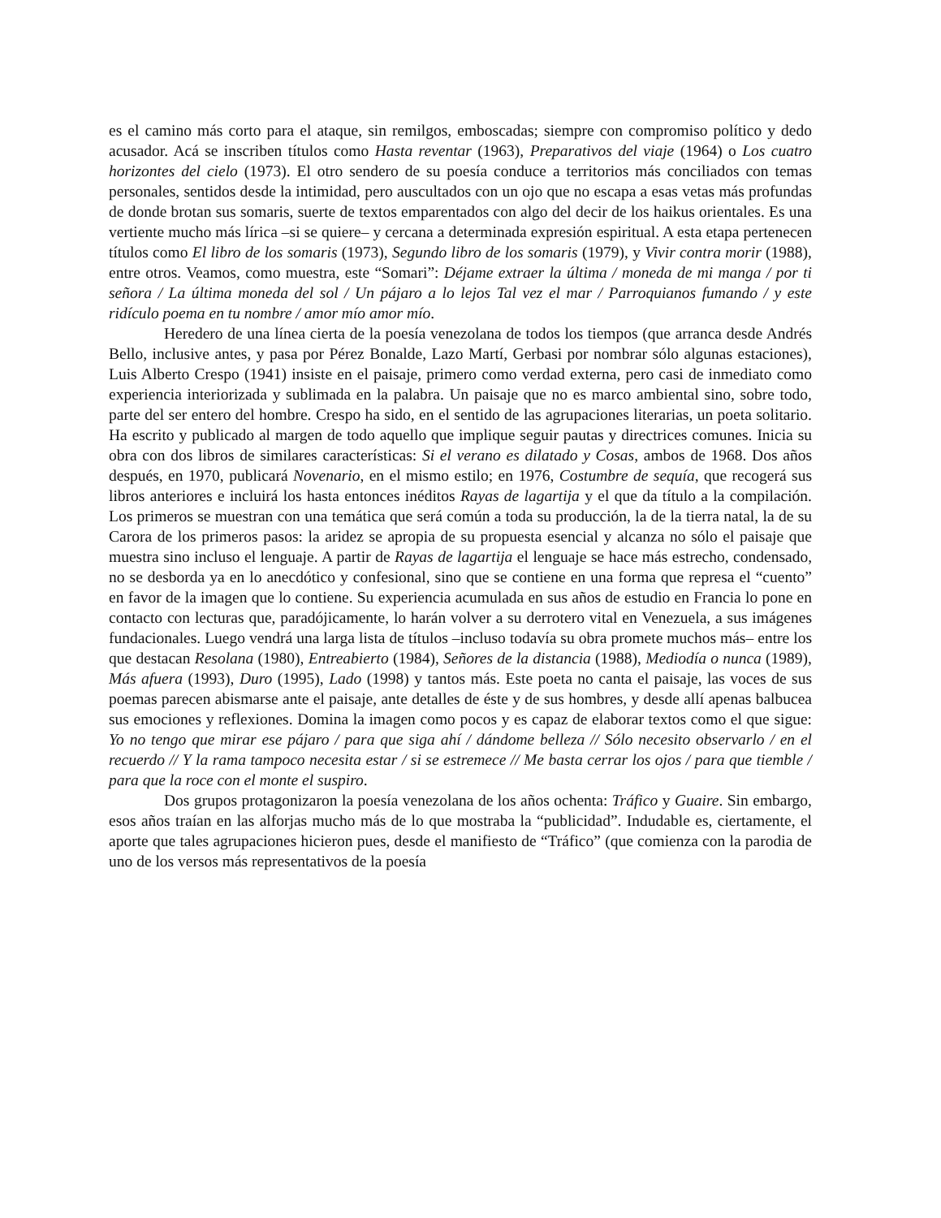es el camino más corto para el ataque, sin remilgos, emboscadas; siempre con compromiso político y dedo acusador. Acá se inscriben títulos como Hasta reventar (1963), Preparativos del viaje (1964) o Los cuatro horizontes del cielo (1973). El otro sendero de su poesía conduce a territorios más conciliados con temas personales, sentidos desde la intimidad, pero auscultados con un ojo que no escapa a esas vetas más profundas de donde brotan sus somaris, suerte de textos emparentados con algo del decir de los haikus orientales. Es una vertiente mucho más lírica –si se quiere– y cercana a determinada expresión espiritual. A esta etapa pertenecen títulos como El libro de los somaris (1973), Segundo libro de los somaris (1979), y Vivir contra morir (1988), entre otros. Veamos, como muestra, este “Somari”: Déjame extraer la última / moneda de mi manga / por ti señora / La última moneda del sol / Un pájaro a lo lejos Tal vez el mar / Parroquianos fumando / y este ridículo poema en tu nombre / amor mío amor mío.
Heredero de una línea cierta de la poesía venezolana de todos los tiempos (que arranca desde Andrés Bello, inclusive antes, y pasa por Pérez Bonalde, Lazo Martí, Gerbasi por nombrar sólo algunas estaciones), Luis Alberto Crespo (1941) insiste en el paisaje, primero como verdad externa, pero casi de inmediato como experiencia interiorizada y sublimada en la palabra. Un paisaje que no es marco ambiental sino, sobre todo, parte del ser entero del hombre. Crespo ha sido, en el sentido de las agrupaciones literarias, un poeta solitario. Ha escrito y publicado al margen de todo aquello que implique seguir pautas y directrices comunes. Inicia su obra con dos libros de similares características: Si el verano es dilatado y Cosas, ambos de 1968. Dos años después, en 1970, publicará Novenario, en el mismo estilo; en 1976, Costumbre de sequía, que recogerá sus libros anteriores e incluirá los hasta entonces inéditos Rayas de lagartija y el que da título a la compilación. Los primeros se muestran con una temática que será común a toda su producción, la de la tierra natal, la de su Carora de los primeros pasos: la aridez se apropia de su propuesta esencial y alcanza no sólo el paisaje que muestra sino incluso el lenguaje. A partir de Rayas de lagartija el lenguaje se hace más estrecho, condensado, no se desborda ya en lo anecdótico y confesional, sino que se contiene en una forma que represa el “cuento” en favor de la imagen que lo contiene. Su experiencia acumulada en sus años de estudio en Francia lo pone en contacto con lecturas que, paradójicamente, lo harán volver a su derrotero vital en Venezuela, a sus imágenes fundacionales. Luego vendrá una larga lista de títulos –incluso todavía su obra promete muchos más– entre los que destacan Resolana (1980), Entreabierto (1984), Señores de la distancia (1988), Mediodía o nunca (1989), Más afuera (1993), Duro (1995), Lado (1998) y tantos más. Este poeta no canta el paisaje, las voces de sus poemas parecen abismarse ante el paisaje, ante detalles de éste y de sus hombres, y desde allí apenas balbucea sus emociones y reflexiones. Domina la imagen como pocos y es capaz de elaborar textos como el que sigue: Yo no tengo que mirar ese pájaro / para que siga ahí / dándome belleza // Sólo necesito observarlo / en el recuerdo // Y la rama tampoco necesita estar / si se estremece // Me basta cerrar los ojos / para que tiemble / para que la roce con el monte el suspiro.
Dos grupos protagonizaron la poesía venezolana de los años ochenta: Tráfico y Guaire. Sin embargo, esos años traían en las alforjas mucho más de lo que mostraba la “publicidad”. Indudable es, ciertamente, el aporte que tales agrupaciones hicieron pues, desde el manifiesto de “Tráfico” (que comienza con la parodia de uno de los versos más representativos de la poesía